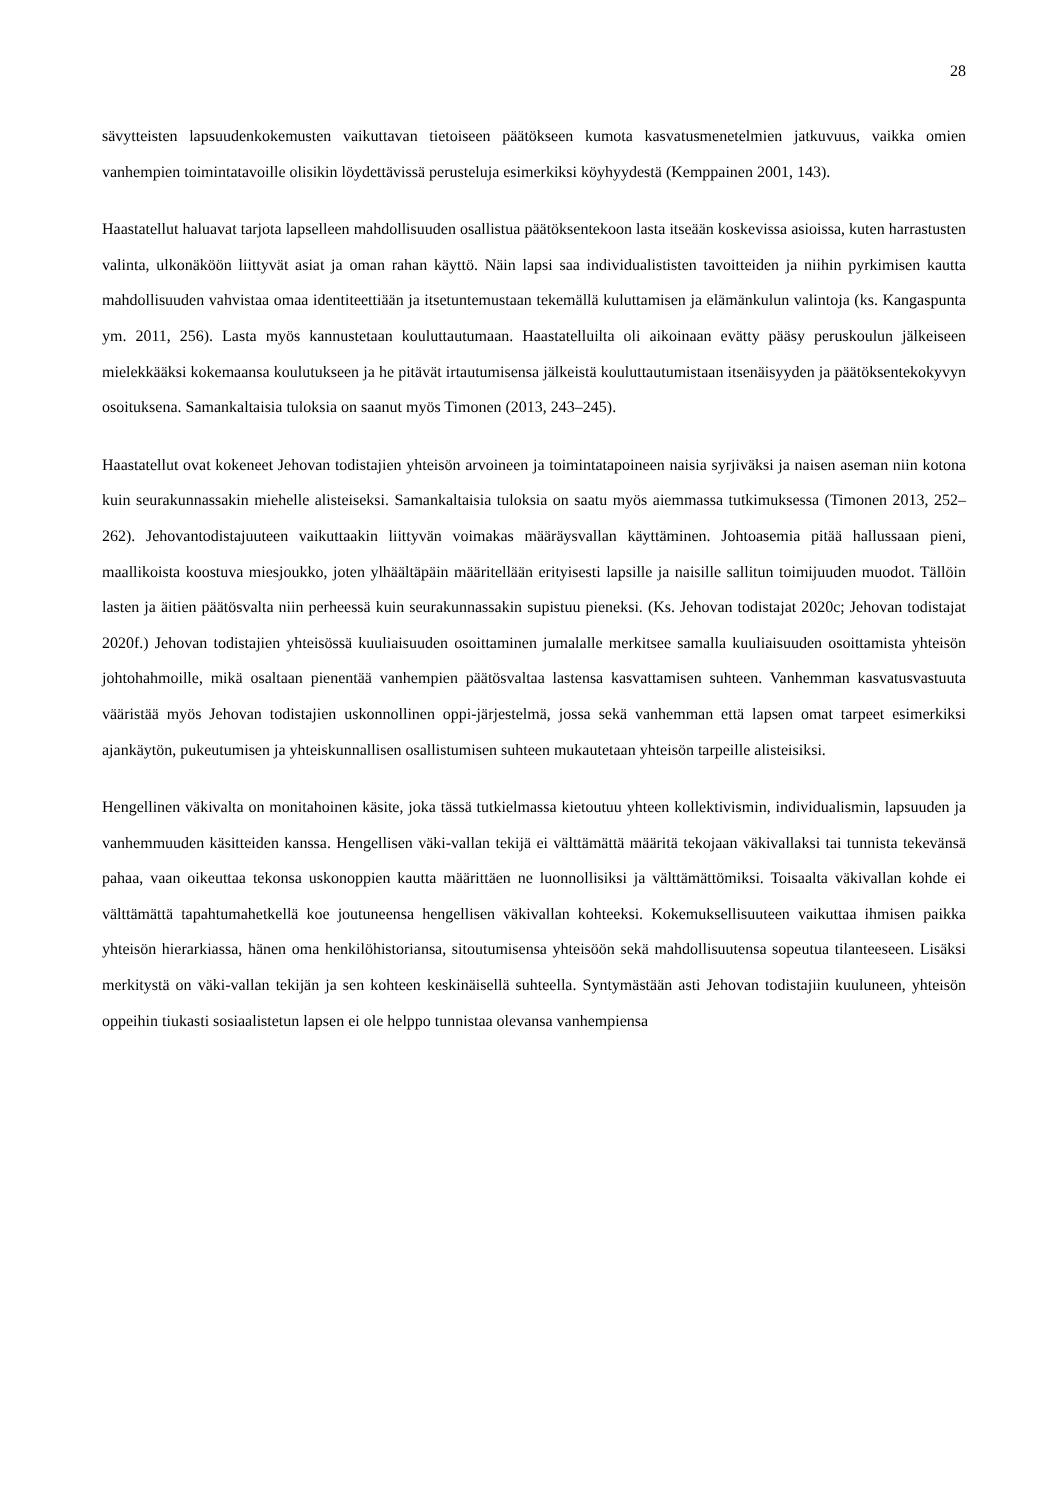28
sävytteisten lapsuudenkokemusten vaikuttavan tietoiseen päätökseen kumota kasvatusmenetelmien jatkuvuus, vaikka omien vanhempien toimintatavoille olisikin löydettävissä perusteluja esimerkiksi köyhyydestä (Kemppainen 2001, 143).
Haastatellut haluavat tarjota lapselleen mahdollisuuden osallistua päätöksentekoon lasta itseään koskevissa asioissa, kuten harrastusten valinta, ulkonäköön liittyvät asiat ja oman rahan käyttö. Näin lapsi saa individualististen tavoitteiden ja niihin pyrkimisen kautta mahdollisuuden vahvistaa omaa identiteettiään ja itsetuntemustaan tekemällä kuluttamisen ja elämänkulun valintoja (ks. Kangaspunta ym. 2011, 256). Lasta myös kannustetaan kouluttautumaan. Haastatelluilta oli aikoinaan evätty pääsy peruskoulun jälkeiseen mielekkääksi kokemaansa koulutukseen ja he pitävät irtautumisensa jälkeistä kouluttautumistaan itsenäisyyden ja päätöksentekokyvyn osoituksena. Samankaltaisia tuloksia on saanut myös Timonen (2013, 243–245).
Haastatellut ovat kokeneet Jehovan todistajien yhteisön arvoineen ja toimintatapoineen naisia syrjiväksi ja naisen aseman niin kotona kuin seurakunnassakin miehelle alisteiseksi. Samankaltaisia tuloksia on saatu myös aiemmassa tutkimuksessa (Timonen 2013, 252–262). Jehovantodistajuuteen vaikuttaakin liittyvän voimakas määräysvallan käyttäminen. Johtoasemia pitää hallussaan pieni, maallikoista koostuva miesjoukko, joten ylhäältäpäin määritellään erityisesti lapsille ja naisille sallitun toimijuuden muodot. Tällöin lasten ja äitien päätösvalta niin perheessä kuin seurakunnassakin supistuu pieneksi. (Ks. Jehovan todistajat 2020c; Jehovan todistajat 2020f.) Jehovan todistajien yhteisössä kuuliaisuuden osoittaminen jumalalle merkitsee samalla kuuliaisuuden osoittamista yhteisön johtohahmoille, mikä osaltaan pienentää vanhempien päätösvaltaa lastensa kasvattamisen suhteen. Vanhemman kasvatusvastuuta vääristää myös Jehovan todistajien uskonnollinen oppi-järjestelmä, jossa sekä vanhemman että lapsen omat tarpeet esimerkiksi ajankäytön, pukeutumisen ja yhteiskunnallisen osallistumisen suhteen mukautetaan yhteisön tarpeille alisteisiksi.
Hengellinen väkivalta on monitahoinen käsite, joka tässä tutkielmassa kietoutuu yhteen kollektivismin, individualismin, lapsuuden ja vanhemmuuden käsitteiden kanssa. Hengellisen väki-vallan tekijä ei välttämättä määritä tekojaan väkivallaksi tai tunnista tekevänsä pahaa, vaan oikeuttaa tekonsa uskonoppien kautta määrittäen ne luonnollisiksi ja välttämättömiksi. Toisaalta väkivallan kohde ei välttämättä tapahtumahetkellä koe joutuneensa hengellisen väkivallan kohteeksi. Kokemuksellisuuteen vaikuttaa ihmisen paikka yhteisön hierarkiassa, hänen oma henkilöhistoriansa, sitoutumisensa yhteisöön sekä mahdollisuutensa sopeutua tilanteeseen. Lisäksi merkitystä on väki-vallan tekijän ja sen kohteen keskinäisellä suhteella. Syntymästään asti Jehovan todistajiin kuuluneen, yhteisön oppeihin tiukasti sosiaalistetun lapsen ei ole helppo tunnistaa olevansa vanhempiensa